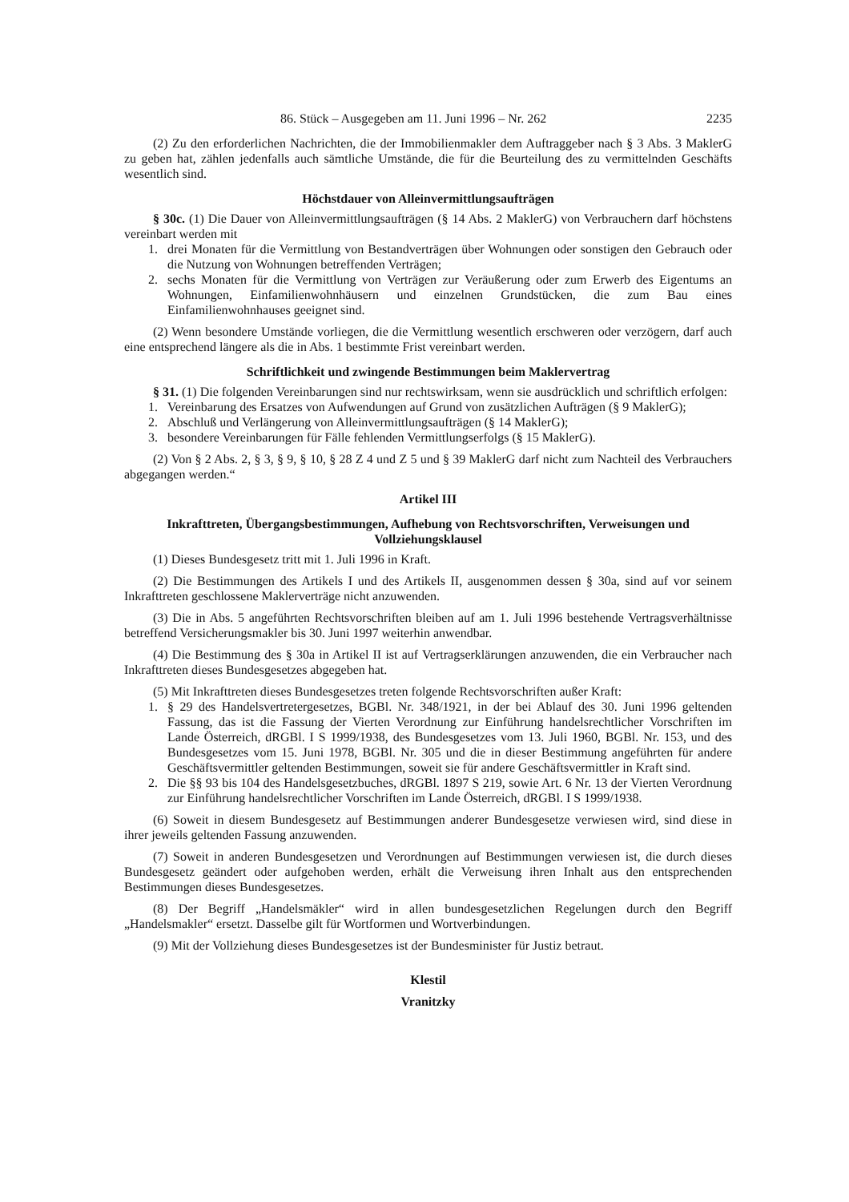86. Stück – Ausgegeben am 11. Juni 1996 – Nr. 262 2235
(2) Zu den erforderlichen Nachrichten, die der Immobilienmakler dem Auftraggeber nach § 3 Abs. 3 MaklerG zu geben hat, zählen jedenfalls auch sämtliche Umstände, die für die Beurteilung des zu vermittelnden Geschäfts wesentlich sind.
Höchstdauer von Alleinvermittlungsaufträgen
§ 30c. (1) Die Dauer von Alleinvermittlungsaufträgen (§ 14 Abs. 2 MaklerG) von Verbrauchern darf höchstens vereinbart werden mit
1. drei Monaten für die Vermittlung von Bestandverträgen über Wohnungen oder sonstigen den Gebrauch oder die Nutzung von Wohnungen betreffenden Verträgen;
2. sechs Monaten für die Vermittlung von Verträgen zur Veräußerung oder zum Erwerb des Eigentums an Wohnungen, Einfamilienwohnhäusern und einzelnen Grundstücken, die zum Bau eines Einfamilienwohnhauses geeignet sind.
(2) Wenn besondere Umstände vorliegen, die die Vermittlung wesentlich erschweren oder verzögern, darf auch eine entsprechend längere als die in Abs. 1 bestimmte Frist vereinbart werden.
Schriftlichkeit und zwingende Bestimmungen beim Maklervertrag
§ 31. (1) Die folgenden Vereinbarungen sind nur rechtswirksam, wenn sie ausdrücklich und schriftlich erfolgen:
1. Vereinbarung des Ersatzes von Aufwendungen auf Grund von zusätzlichen Aufträgen (§ 9 MaklerG);
2. Abschluß und Verlängerung von Alleinvermittlungsaufträgen (§ 14 MaklerG);
3. besondere Vereinbarungen für Fälle fehlenden Vermittlungserfolgs (§ 15 MaklerG).
(2) Von § 2 Abs. 2, § 3, § 9, § 10, § 28 Z 4 und Z 5 und § 39 MaklerG darf nicht zum Nachteil des Verbrauchers abgegangen werden.“
Artikel III
Inkrafttreten, Übergangsbestimmungen, Aufhebung von Rechtsvorschriften, Verweisungen und Vollziehungsklausel
(1) Dieses Bundesgesetz tritt mit 1. Juli 1996 in Kraft.
(2) Die Bestimmungen des Artikels I und des Artikels II, ausgenommen dessen § 30a, sind auf vor seinem Inkrafttreten geschlossene Maklerverträge nicht anzuwenden.
(3) Die in Abs. 5 angeführten Rechtsvorschriften bleiben auf am 1. Juli 1996 bestehende Vertragsverhältnisse betreffend Versicherungsmakler bis 30. Juni 1997 weiterhin anwendbar.
(4) Die Bestimmung des § 30a in Artikel II ist auf Vertragserklärungen anzuwenden, die ein Verbraucher nach Inkrafttreten dieses Bundesgesetzes abgegeben hat.
(5) Mit Inkrafttreten dieses Bundesgesetzes treten folgende Rechtsvorschriften außer Kraft:
1. § 29 des Handelsvertretergesetzes, BGBl. Nr. 348/1921, in der bei Ablauf des 30. Juni 1996 geltenden Fassung, das ist die Fassung der Vierten Verordnung zur Einführung handelsrechtlicher Vorschriften im Lande Österreich, dRGBl. I S 1999/1938, des Bundesgesetzes vom 13. Juli 1960, BGBl. Nr. 153, und des Bundesgesetzes vom 15. Juni 1978, BGBl. Nr. 305 und die in dieser Bestimmung angeführten für andere Geschäftsvermittler geltenden Bestimmungen, soweit sie für andere Geschäftsvermittler in Kraft sind.
2. Die §§ 93 bis 104 des Handelsgesetzbuches, dRGBl. 1897 S 219, sowie Art. 6 Nr. 13 der Vierten Verordnung zur Einführung handelsrechtlicher Vorschriften im Lande Österreich, dRGBl. I S 1999/1938.
(6) Soweit in diesem Bundesgesetz auf Bestimmungen anderer Bundesgesetze verwiesen wird, sind diese in ihrer jeweils geltenden Fassung anzuwenden.
(7) Soweit in anderen Bundesgesetzen und Verordnungen auf Bestimmungen verwiesen ist, die durch dieses Bundesgesetz geändert oder aufgehoben werden, erhält die Verweisung ihren Inhalt aus den entsprechenden Bestimmungen dieses Bundesgesetzes.
(8) Der Begriff „Handelsmäkler“ wird in allen bundesgesetzlichen Regelungen durch den Begriff „Handelsmakler“ ersetzt. Dasselbe gilt für Wortformen und Wortverbindungen.
(9) Mit der Vollziehung dieses Bundesgesetzes ist der Bundesminister für Justiz betraut.
Klestil
Vranitzky